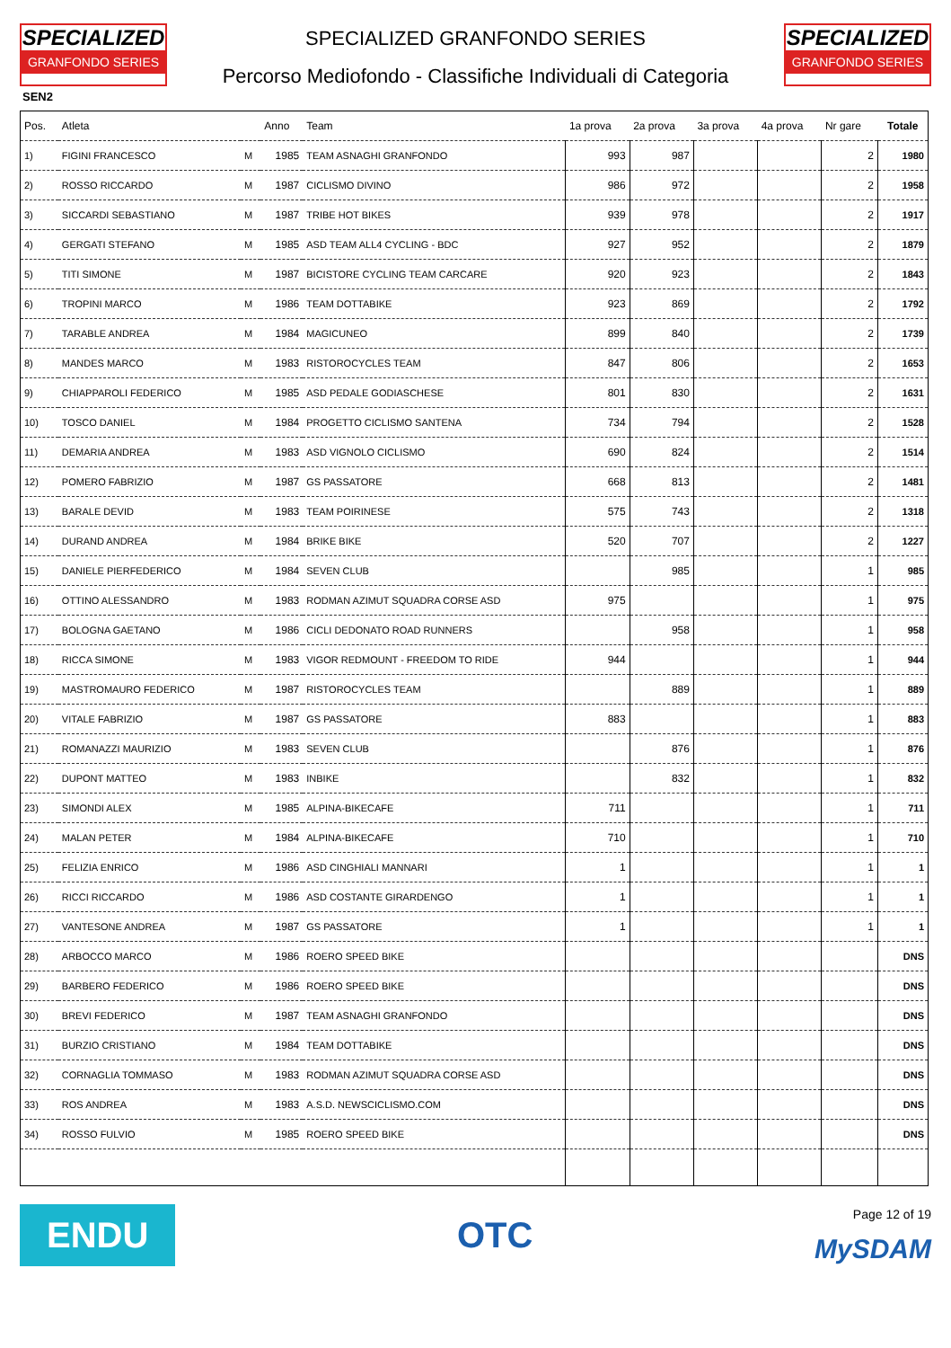SPECIALIZED
GRANFONDO SERIES
SPECIALIZED GRANFONDO SERIES
Percorso Mediofondo - Classifiche Individuali di Categoria
SPECIALIZED
GRANFONDO SERIES
SEN2
| Pos. | Atleta | | Anno | Team | 1a prova | 2a prova | 3a prova | 4a prova | Nr gare | Totale |
| --- | --- | --- | --- | --- | --- | --- | --- | --- | --- | --- |
| 1) | FIGINI FRANCESCO | M | 1985 | TEAM ASNAGHI GRANFONDO | 993 | 987 | | | 2 | 1980 |
| 2) | ROSSO RICCARDO | M | 1987 | CICLISMO DIVINO | 986 | 972 | | | 2 | 1958 |
| 3) | SICCARDI SEBASTIANO | M | 1987 | TRIBE HOT BIKES | 939 | 978 | | | 2 | 1917 |
| 4) | GERGATI STEFANO | M | 1985 | ASD TEAM ALL4 CYCLING - BDC | 927 | 952 | | | 2 | 1879 |
| 5) | TITI SIMONE | M | 1987 | BICISTORE CYCLING TEAM CARCARE | 920 | 923 | | | 2 | 1843 |
| 6) | TROPINI MARCO | M | 1986 | TEAM DOTTABIKE | 923 | 869 | | | 2 | 1792 |
| 7) | TARABLE ANDREA | M | 1984 | MAGICUNEO | 899 | 840 | | | 2 | 1739 |
| 8) | MANDES MARCO | M | 1983 | RISTOROCYCLES TEAM | 847 | 806 | | | 2 | 1653 |
| 9) | CHIAPPAROLI FEDERICO | M | 1985 | ASD PEDALE GODIASCHESE | 801 | 830 | | | 2 | 1631 |
| 10) | TOSCO DANIEL | M | 1984 | PROGETTO CICLISMO SANTENA | 734 | 794 | | | 2 | 1528 |
| 11) | DEMARIA ANDREA | M | 1983 | ASD VIGNOLO CICLISMO | 690 | 824 | | | 2 | 1514 |
| 12) | POMERO FABRIZIO | M | 1987 | GS PASSATORE | 668 | 813 | | | 2 | 1481 |
| 13) | BARALE DEVID | M | 1983 | TEAM POIRINESE | 575 | 743 | | | 2 | 1318 |
| 14) | DURAND ANDREA | M | 1984 | BRIKE BIKE | 520 | 707 | | | 2 | 1227 |
| 15) | DANIELE PIERFEDERICO | M | 1984 | SEVEN CLUB | | 985 | | | 1 | 985 |
| 16) | OTTINO ALESSANDRO | M | 1983 | RODMAN AZIMUT SQUADRA CORSE ASD | 975 | | | | 1 | 975 |
| 17) | BOLOGNA GAETANO | M | 1986 | CICLI DEDONATO ROAD RUNNERS | | 958 | | | 1 | 958 |
| 18) | RICCA SIMONE | M | 1983 | VIGOR REDMOUNT - FREEDOM TO RIDE | 944 | | | | 1 | 944 |
| 19) | MASTROMAURO FEDERICO | M | 1987 | RISTOROCYCLES TEAM | | 889 | | | 1 | 889 |
| 20) | VITALE FABRIZIO | M | 1987 | GS PASSATORE | 883 | | | | 1 | 883 |
| 21) | ROMANAZZI MAURIZIO | M | 1983 | SEVEN CLUB | | 876 | | | 1 | 876 |
| 22) | DUPONT MATTEO | M | 1983 | INBIKE | | 832 | | | 1 | 832 |
| 23) | SIMONDI ALEX | M | 1985 | ALPINA-BIKECAFE | 711 | | | | 1 | 711 |
| 24) | MALAN PETER | M | 1984 | ALPINA-BIKECAFE | 710 | | | | 1 | 710 |
| 25) | FELIZIA ENRICO | M | 1986 | ASD CINGHIALI MANNARI | 1 | | | | 1 | 1 |
| 26) | RICCI RICCARDO | M | 1986 | ASD COSTANTE GIRARDENGO | 1 | | | | 1 | 1 |
| 27) | VANTESONE ANDREA | M | 1987 | GS PASSATORE | 1 | | | | 1 | 1 |
| 28) | ARBOCCO MARCO | M | 1986 | ROERO SPEED BIKE | | | | | | DNS |
| 29) | BARBERO FEDERICO | M | 1986 | ROERO SPEED BIKE | | | | | | DNS |
| 30) | BREVI FEDERICO | M | 1987 | TEAM ASNAGHI GRANFONDO | | | | | | DNS |
| 31) | BURZIO CRISTIANO | M | 1984 | TEAM DOTTABIKE | | | | | | DNS |
| 32) | CORNAGLIA TOMMASO | M | 1983 | RODMAN AZIMUT SQUADRA CORSE ASD | | | | | | DNS |
| 33) | ROS ANDREA | M | 1983 | A.S.D. NEWSCICLISMO.COM | | | | | | DNS |
| 34) | ROSSO FULVIO | M | 1985 | ROERO SPEED BIKE | | | | | | DNS |
ENDU
OTC
Page 12 of 19
MySDAM